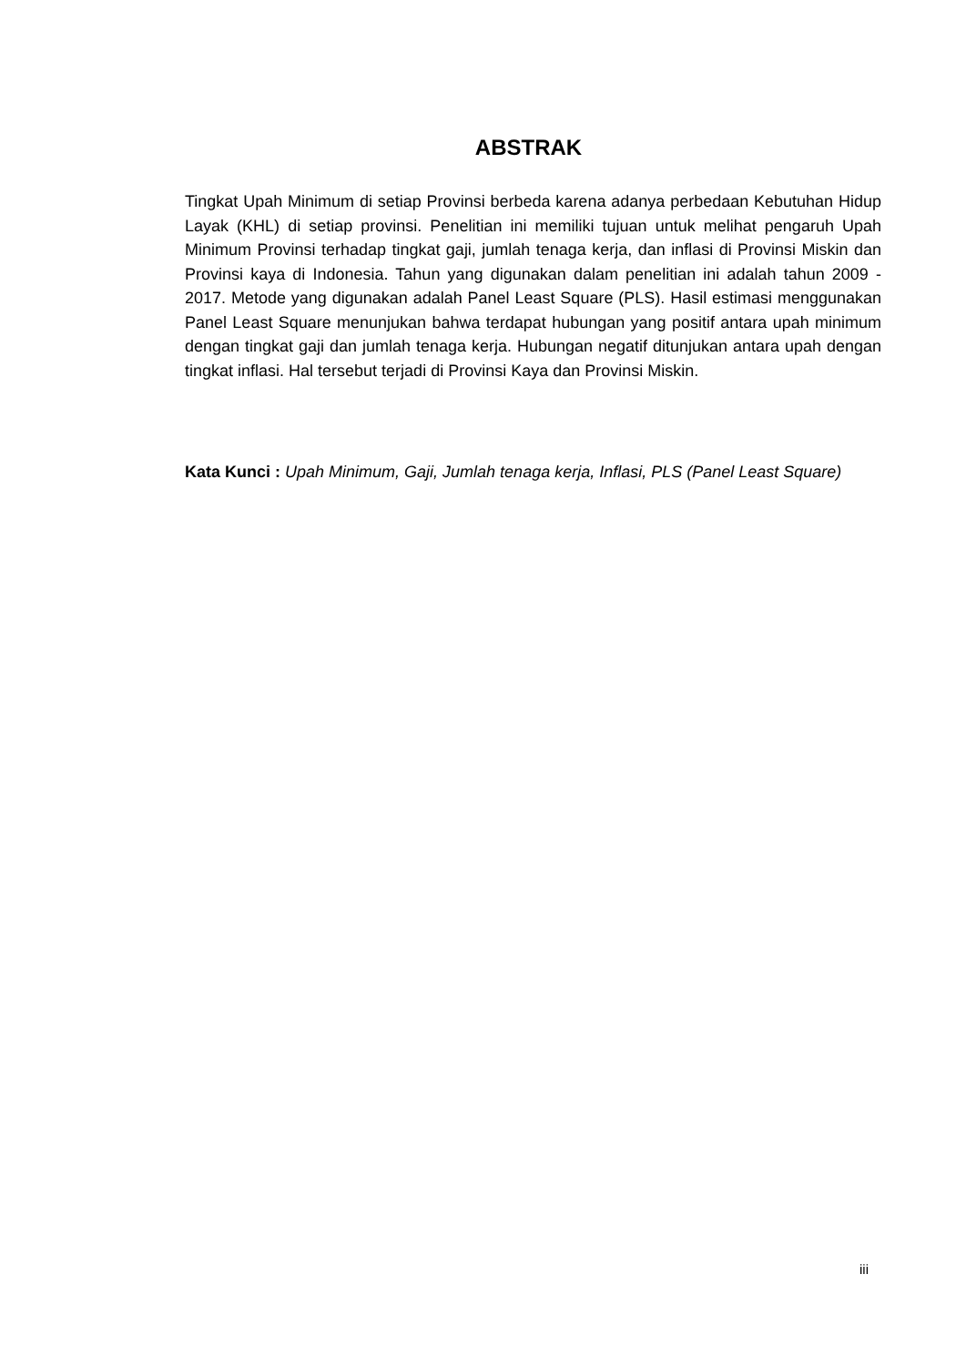ABSTRAK
Tingkat Upah Minimum di setiap Provinsi berbeda karena adanya perbedaan Kebutuhan Hidup Layak (KHL) di setiap provinsi. Penelitian ini memiliki tujuan untuk melihat pengaruh Upah Minimum Provinsi terhadap tingkat gaji, jumlah tenaga kerja, dan inflasi di Provinsi Miskin dan Provinsi kaya di Indonesia. Tahun yang digunakan dalam penelitian ini adalah tahun 2009 - 2017. Metode yang digunakan adalah Panel Least Square (PLS). Hasil estimasi menggunakan Panel Least Square menunjukan bahwa terdapat hubungan yang positif antara upah minimum dengan tingkat gaji dan jumlah tenaga kerja. Hubungan negatif ditunjukan antara upah dengan tingkat inflasi. Hal tersebut terjadi di Provinsi Kaya dan Provinsi Miskin.
Kata Kunci : Upah Minimum, Gaji, Jumlah tenaga kerja, Inflasi, PLS (Panel Least Square)
iii